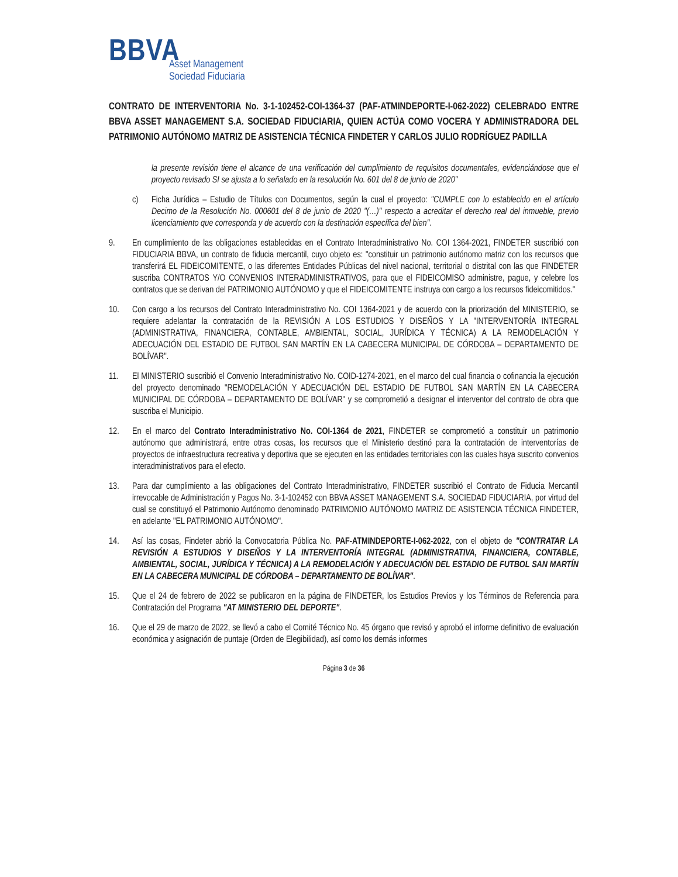BBVA
Asset Management
Sociedad Fiduciaria
CONTRATO DE INTERVENTORIA No. 3-1-102452-COI-1364-37 (PAF-ATMINDEPORTE-I-062-2022) CELEBRADO ENTRE BBVA ASSET MANAGEMENT S.A. SOCIEDAD FIDUCIARIA, QUIEN ACTÚA COMO VOCERA Y ADMINISTRADORA DEL PATRIMONIO AUTÓNOMO MATRIZ DE ASISTENCIA TÉCNICA FINDETER Y CARLOS JULIO RODRÍGUEZ PADILLA
la presente revisión tiene el alcance de una verificación del cumplimiento de requisitos documentales, evidenciándose que el proyecto revisado SI se ajusta a lo señalado en la resolución No. 601 del 8 de junio de 2020"
c) Ficha Jurídica – Estudio de Títulos con Documentos, según la cual el proyecto: "CUMPLE con lo establecido en el artículo Decimo de la Resolución No. 000601 del 8 de junio de 2020 "(…)" respecto a acreditar el derecho real del inmueble, previo licenciamiento que corresponda y de acuerdo con la destinación específica del bien".
9. En cumplimiento de las obligaciones establecidas en el Contrato Interadministrativo No. COI 1364-2021, FINDETER suscribió con FIDUCIARIA BBVA, un contrato de fiducia mercantil, cuyo objeto es: "constituir un patrimonio autónomo matriz con los recursos que transferirá EL FIDEICOMITENTE, o las diferentes Entidades Públicas del nivel nacional, territorial o distrital con las que FINDETER suscriba CONTRATOS Y/O CONVENIOS INTERADMINISTRATIVOS, para que el FIDEICOMISO administre, pague, y celebre los contratos que se derivan del PATRIMONIO AUTÓNOMO y que el FIDEICOMITENTE instruya con cargo a los recursos fideicomitidos."
10. Con cargo a los recursos del Contrato Interadministrativo No. COI 1364-2021 y de acuerdo con la priorización del MINISTERIO, se requiere adelantar la contratación de la REVISIÓN A LOS ESTUDIOS Y DISEÑOS Y LA "INTERVENTORÍA INTEGRAL (ADMINISTRATIVA, FINANCIERA, CONTABLE, AMBIENTAL, SOCIAL, JURÍDICA Y TÉCNICA) A LA REMODELACIÓN Y ADECUACIÓN DEL ESTADIO DE FUTBOL SAN MARTÍN EN LA CABECERA MUNICIPAL DE CÓRDOBA – DEPARTAMENTO DE BOLÍVAR".
11. El MINISTERIO suscribió el Convenio Interadministrativo No. COID-1274-2021, en el marco del cual financia o cofinancia la ejecución del proyecto denominado "REMODELACIÓN Y ADECUACIÓN DEL ESTADIO DE FUTBOL SAN MARTÍN EN LA CABECERA MUNICIPAL DE CÓRDOBA – DEPARTAMENTO DE BOLÍVAR" y se comprometió a designar el interventor del contrato de obra que suscriba el Municipio.
12. En el marco del Contrato Interadministrativo No. COI-1364 de 2021, FINDETER se comprometió a constituir un patrimonio autónomo que administrará, entre otras cosas, los recursos que el Ministerio destinó para la contratación de interventorías de proyectos de infraestructura recreativa y deportiva que se ejecuten en las entidades territoriales con las cuales haya suscrito convenios interadministrativos para el efecto.
13. Para dar cumplimiento a las obligaciones del Contrato Interadministrativo, FINDETER suscribió el Contrato de Fiducia Mercantil irrevocable de Administración y Pagos No. 3-1-102452 con BBVA ASSET MANAGEMENT S.A. SOCIEDAD FIDUCIARIA, por virtud del cual se constituyó el Patrimonio Autónomo denominado PATRIMONIO AUTÓNOMO MATRIZ DE ASISTENCIA TÉCNICA FINDETER, en adelante "EL PATRIMONIO AUTÓNOMO".
14. Así las cosas, Findeter abrió la Convocatoria Pública No. PAF-ATMINDEPORTE-I-062-2022, con el objeto de "CONTRATAR LA REVISIÓN A ESTUDIOS Y DISEÑOS Y LA INTERVENTORÍA INTEGRAL (ADMINISTRATIVA, FINANCIERA, CONTABLE, AMBIENTAL, SOCIAL, JURÍDICA Y TÉCNICA) A LA REMODELACIÓN Y ADECUACIÓN DEL ESTADIO DE FUTBOL SAN MARTÍN EN LA CABECERA MUNICIPAL DE CÓRDOBA – DEPARTAMENTO DE BOLÍVAR".
15. Que el 24 de febrero de 2022 se publicaron en la página de FINDETER, los Estudios Previos y los Términos de Referencia para Contratación del Programa "AT MINISTERIO DEL DEPORTE".
16. Que el 29 de marzo de 2022, se llevó a cabo el Comité Técnico No. 45 órgano que revisó y aprobó el informe definitivo de evaluación económica y asignación de puntaje (Orden de Elegibilidad), así como los demás informes
Página 3 de 36